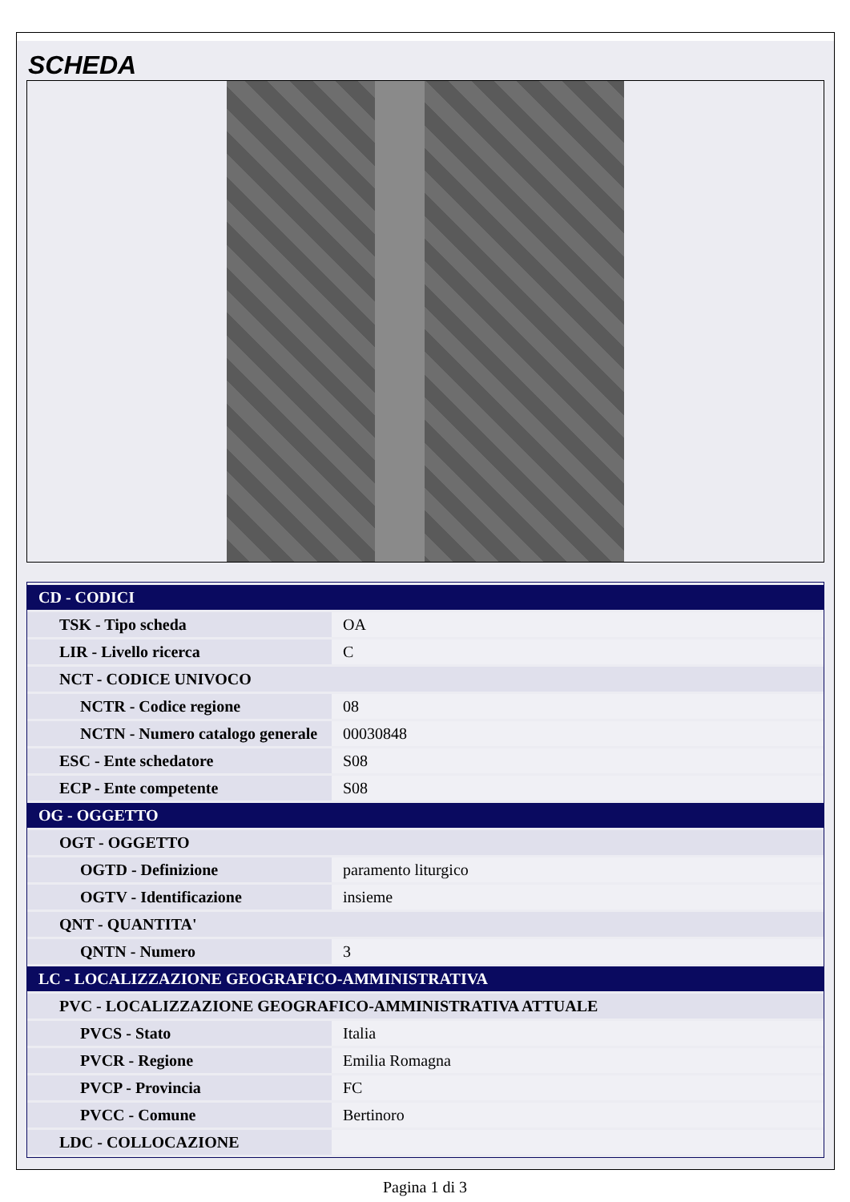SCHEDA
| CD - CODICI | |
| TSK - Tipo scheda | OA |
| LIR - Livello ricerca | C |
| NCT - CODICE UNIVOCO | |
| NCTR - Codice regione | 08 |
| NCTN - Numero catalogo generale | 00030848 |
| ESC - Ente schedatore | S08 |
| ECP - Ente competente | S08 |
| OG - OGGETTO | |
| OGT - OGGETTO | |
| OGTD - Definizione | paramento liturgico |
| OGTV - Identificazione | insieme |
| QNT - QUANTITA' | |
| QNTN - Numero | 3 |
| LC - LOCALIZZAZIONE GEOGRAFICO-AMMINISTRATIVA | |
| PVC - LOCALIZZAZIONE GEOGRAFICO-AMMINISTRATIVA ATTUALE | |
| PVCS - Stato | Italia |
| PVCR - Regione | Emilia Romagna |
| PVCP - Provincia | FC |
| PVCC - Comune | Bertinoro |
| LDC - COLLOCAZIONE | |
Pagina 1 di 3